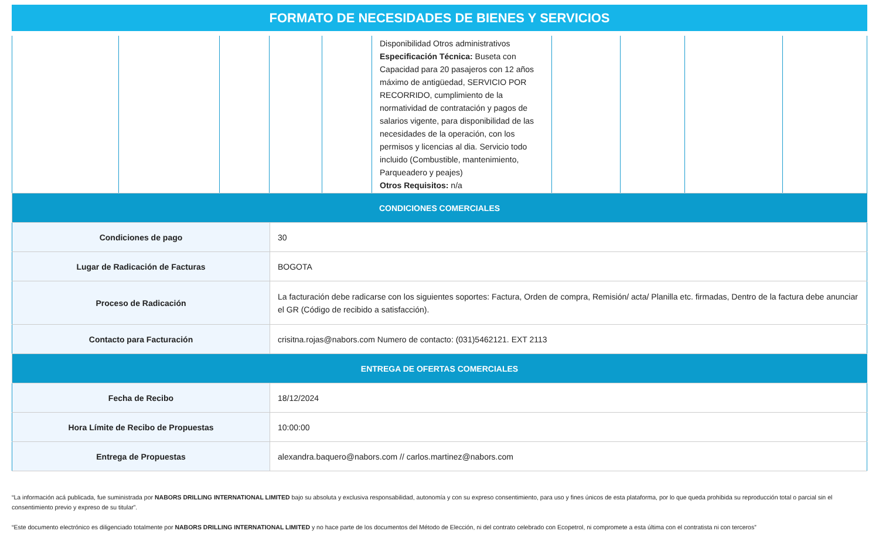FORMATO DE NECESIDADES DE BIENES Y SERVICIOS
| | | | | | Disponibilidad Otros administrativos Especificación Técnica: Buseta con Capacidad para 20 pasajeros con 12 años máximo de antigüedad, SERVICIO POR RECORRIDO, cumplimiento de la normatividad de contratación y pagos de salarios vigente, para disponibilidad de las necesidades de la operación, con los permisos y licencias al dia. Servicio todo incluido (Combustible, mantenimiento, Parqueadero y peajes) Otros Requisitos: n/a | | | | |
| CONDICIONES COMERCIALES | |
| Condiciones de pago | 30 |
| Lugar de Radicación de Facturas | BOGOTA |
| Proceso de Radicación | La facturación debe radicarse con los siguientes soportes: Factura, Orden de compra, Remisión/ acta/ Planilla etc. firmadas, Dentro de la factura debe anunciar el GR (Código de recibido a satisfacción). |
| Contacto para Facturación | crisitna.rojas@nabors.com Numero de contacto: (031)5462121. EXT 2113 |
| ENTREGA DE OFERTAS COMERCIALES | |
| Fecha de Recibo | 18/12/2024 |
| Hora Límite de Recibo de Propuestas | 10:00:00 |
| Entrega de Propuestas | alexandra.baquero@nabors.com // carlos.martinez@nabors.com |
“La información acá publicada, fue suministrada por NABORS DRILLING INTERNATIONAL LIMITED bajo su absoluta y exclusiva responsabilidad, autonomía y con su expreso consentimiento, para uso y fines únicos de esta plataforma, por lo que queda prohibida su reproducción total o parcial sin el consentimiento previo y expreso de su titular”.
“Este documento electrónico es diligenciado totalmente por NABORS DRILLING INTERNATIONAL LIMITED y no hace parte de los documentos del Método de Elección, ni del contrato celebrado con Ecopetrol, ni compromete a esta última con el contratista ni con terceros”